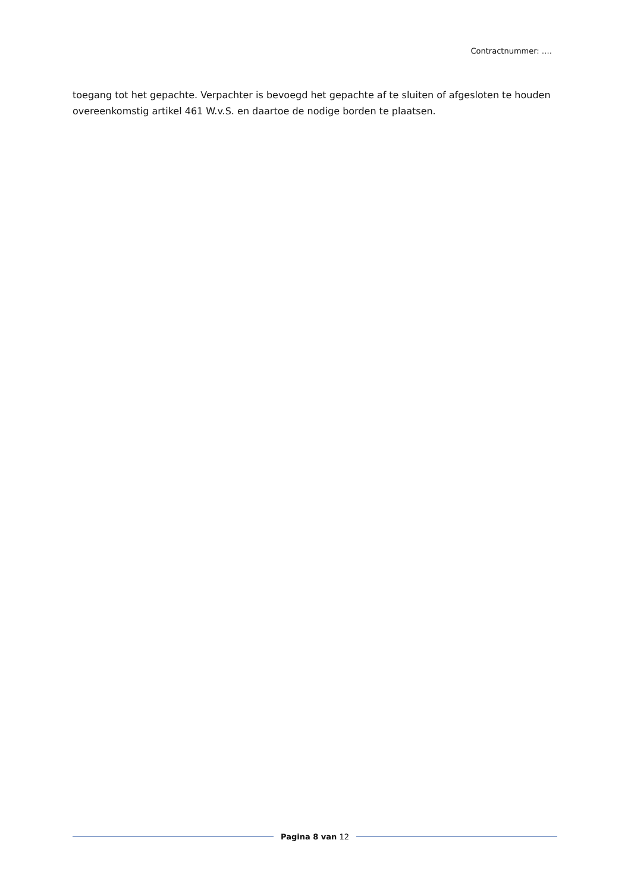Contractnummer: ….
toegang tot het gepachte. Verpachter is bevoegd het gepachte af te sluiten of afgesloten te houden overeenkomstig artikel 461 W.v.S. en daartoe de nodige borden te plaatsen.
Pagina 8 van 12